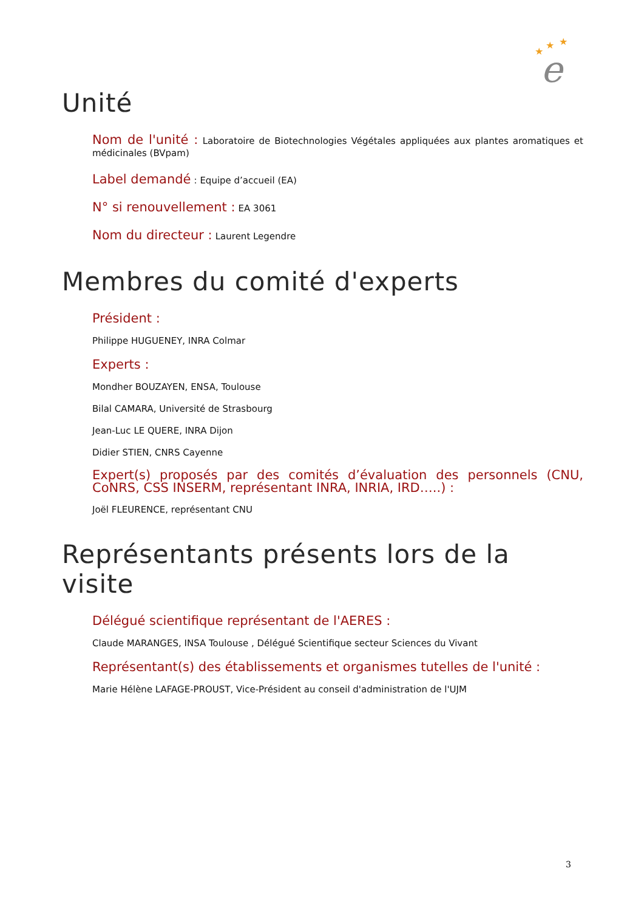★
★
★
e
Unité
Nom de l'unité : Laboratoire de Biotechnologies Végétales appliquées aux plantes aromatiques et médicinales (BVpam)
Label demandé : Equipe d’accueil (EA)
N° si renouvellement : EA 3061
Nom du directeur : Laurent Legendre
Membres du comité d'experts
Président :
Philippe HUGUENEY, INRA Colmar
Experts :
Mondher BOUZAYEN, ENSA, Toulouse
Bilal CAMARA, Université de Strasbourg
Jean-Luc LE QUERE, INRA Dijon
Didier STIEN, CNRS Cayenne
Expert(s) proposés par des comités d’évaluation des personnels (CNU, CoNRS, CSS INSERM, représentant INRA, INRIA, IRD…..) :
Joël FLEURENCE, représentant CNU
Représentants présents lors de la visite
Délégué scientifique représentant de l'AERES :
Claude MARANGES, INSA Toulouse , Délégué Scientifique secteur Sciences du Vivant
Représentant(s) des établissements et organismes tutelles de l'unité :
Marie Hélène LAFAGE-PROUST, Vice-Président au conseil d'administration de l'UJM
3